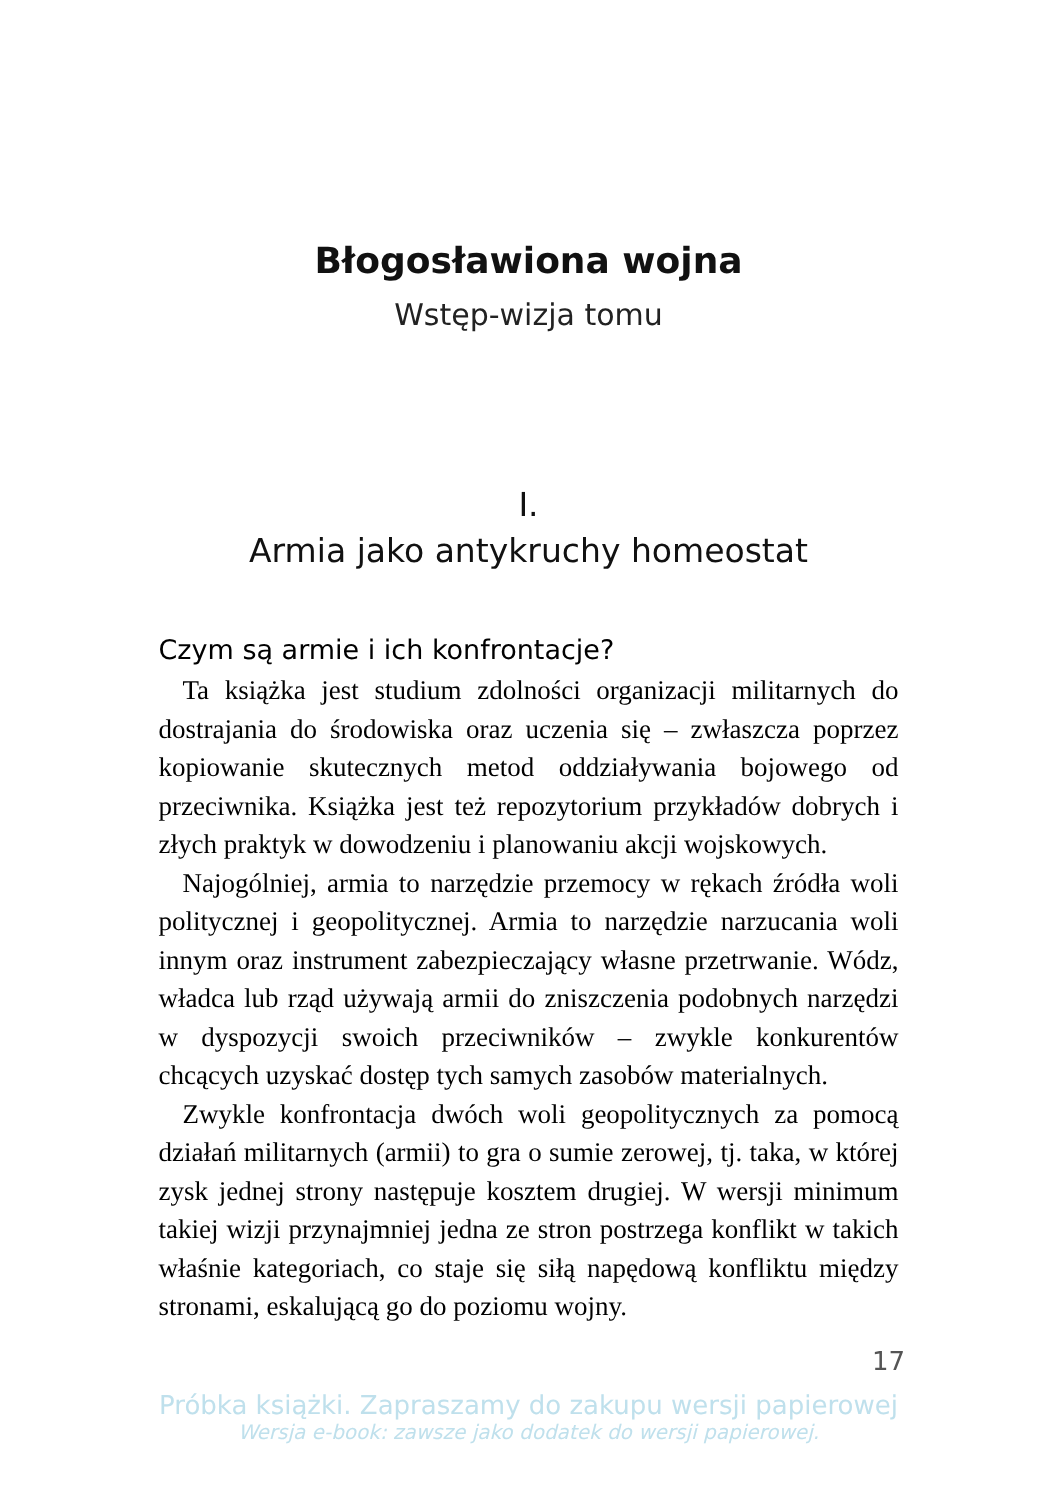Błogosławiona wojna
Wstęp-wizja tomu
I.
Armia jako antykruchy homeostat
Czym są armie i ich konfrontacje?
Ta książka jest studium zdolności organizacji militarnych do dostrajania do środowiska oraz uczenia się – zwłaszcza poprzez kopiowanie skutecznych metod oddziaływania bojowego od przeciwnika. Książka jest też repozytorium przykładów dobrych i złych praktyk w dowodzeniu i planowaniu akcji wojskowych.
Najogólniej, armia to narzędzie przemocy w rękach źródła woli politycznej i geopolitycznej. Armia to narzędzie narzucania woli innym oraz instrument zabezpieczający własne przetrwanie. Wódz, władca lub rząd używają armii do zniszczenia podobnych narzędzi w dyspozycji swoich przeciwników – zwykle konkurentów chcących uzyskać dostęp tych samych zasobów materialnych.
Zwykle konfrontacja dwóch woli geopolitycznych za pomocą działań militarnych (armii) to gra o sumie zerowej, tj. taka, w której zysk jednej strony następuje kosztem drugiej. W wersji minimum takiej wizji przynajmniej jedna ze stron postrzega konflikt w takich właśnie kategoriach, co staje się siłą napędową konfliktu między stronami, eskalującą go do poziomu wojny.
17
Próbka książki. Zapraszamy do zakupu wersji papierowej
Wersja e-book: zawsze jako dodatek do wersji papierowej.